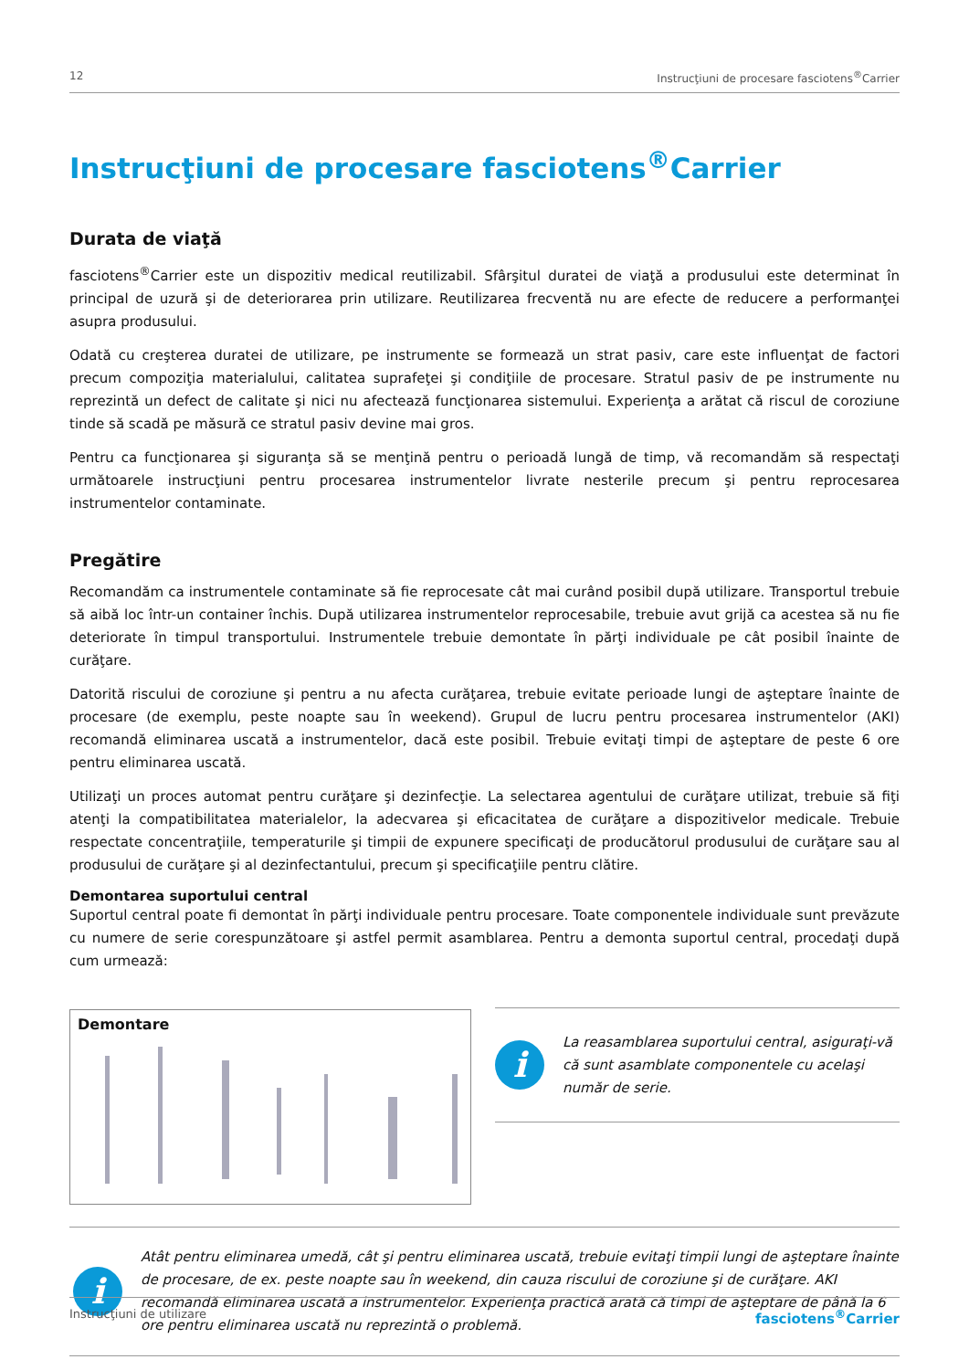12 Instrucţiuni de procesare fasciotens<sup>®</sup>Carrier
Instrucţiuni de procesare fasciotens<sup>®</sup>Carrier
Durata de viaţă
fasciotens<sup>®</sup>Carrier este un dispozitiv medical reutilizabil. Sfârşitul duratei de viaţă a produsului este determinat în principal de uzură şi de deteriorarea prin utilizare. Reutilizarea frecventă nu are efecte de reducere a performanţei asupra produsului.
Odată cu creşterea duratei de utilizare, pe instrumente se formează un strat pasiv, care este influenţat de factori precum compoziţia materialului, calitatea suprafeţei şi condiţiile de procesare. Stratul pasiv de pe instrumente nu reprezintă un defect de calitate şi nici nu afectează funcţionarea sistemului. Experienţa a arătat că riscul de coroziune tinde să scadă pe măsură ce stratul pasiv devine mai gros.
Pentru ca funcţionarea şi siguranţa să se menţină pentru o perioadă lungă de timp, vă recomandăm să respectaţi următoarele instrucţiuni pentru procesarea instrumentelor livrate nesterile precum şi pentru reprocesarea instrumentelor contaminate.
Pregătire
Recomandăm ca instrumentele contaminate să fie reprocesate cât mai curând posibil după utilizare. Transportul trebuie să aibă loc într-un container închis. După utilizarea instrumentelor reprocesabile, trebuie avut grijă ca acestea să nu fie deteriorate în timpul transportului. Instrumentele trebuie demontate în părţi individuale pe cât posibil înainte de curăţare.
Datorită riscului de coroziune şi pentru a nu afecta curăţarea, trebuie evitate perioade lungi de aşteptare înainte de procesare (de exemplu, peste noapte sau în weekend). Grupul de lucru pentru procesarea instrumentelor (AKI) recomandă eliminarea uscată a instrumentelor, dacă este posibil. Trebuie evitaţi timpi de aşteptare de peste 6 ore pentru eliminarea uscată.
Utilizaţi un proces automat pentru curăţare şi dezinfecţie. La selectarea agentului de curăţare utilizat, trebuie să fiţi atenţi la compatibilitatea materialelor, la adecvarea şi eficacitatea de curăţare a dispozitivelor medicale. Trebuie respectate concentraţiile, temperaturile şi timpii de expunere specificaţi de producătorul produsului de curăţare sau al produsului de curăţare şi al dezinfectantului, precum şi specificaţiile pentru clătire.
Demontarea suportului central
Suportul central poate fi demontat în părţi individuale pentru procesare. Toate componentele individuale sunt prevăzute cu numere de serie corespunzătoare şi astfel permit asamblarea. Pentru a demonta suportul central, procedaţi după cum urmează:
Demontare
i
La reasamblarea suportului central, asiguraţi-vă că sunt asamblate componentele cu acelaşi număr de serie.
i
Atât pentru eliminarea umedă, cât şi pentru eliminarea uscată, trebuie evitaţi timpii lungi de aşteptare înainte de procesare, de ex. peste noapte sau în weekend, din cauza riscului de coroziune şi de curăţare. AKI recomandă eliminarea uscată a instrumentelor. Experienţa practică arată că timpi de aşteptare de până la 6 ore pentru eliminarea uscată nu reprezintă o problemă.
Instrucţiuni de utilizare fasciotens<sup>®</sup>Carrier